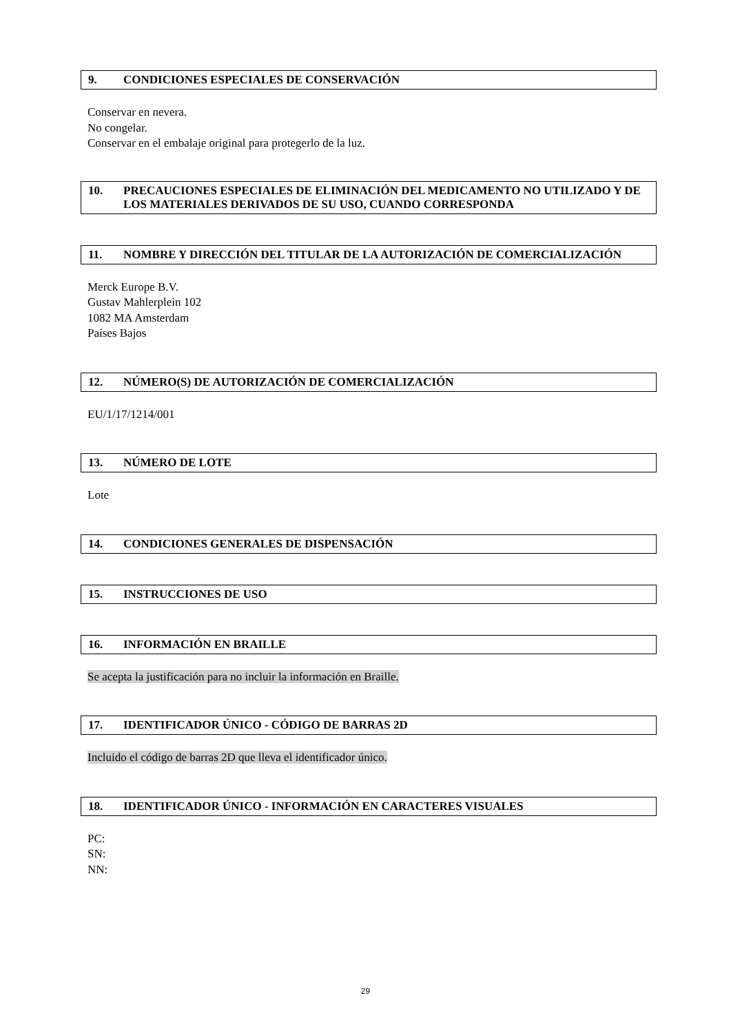9. CONDICIONES ESPECIALES DE CONSERVACIÓN
Conservar en nevera.
No congelar.
Conservar en el embalaje original para protegerlo de la luz.
10. PRECAUCIONES ESPECIALES DE ELIMINACIÓN DEL MEDICAMENTO NO UTILIZADO Y DE LOS MATERIALES DERIVADOS DE SU USO, CUANDO CORRESPONDA
11. NOMBRE Y DIRECCIÓN DEL TITULAR DE LA AUTORIZACIÓN DE COMERCIALIZACIÓN
Merck Europe B.V.
Gustav Mahlerplein 102
1082 MA Amsterdam
Países Bajos
12. NÚMERO(S) DE AUTORIZACIÓN DE COMERCIALIZACIÓN
EU/1/17/1214/001
13. NÚMERO DE LOTE
Lote
14. CONDICIONES GENERALES DE DISPENSACIÓN
15. INSTRUCCIONES DE USO
16. INFORMACIÓN EN BRAILLE
Se acepta la justificación para no incluir la información en Braille.
17. IDENTIFICADOR ÚNICO - CÓDIGO DE BARRAS 2D
Incluido el código de barras 2D que lleva el identificador único.
18. IDENTIFICADOR ÚNICO - INFORMACIÓN EN CARACTERES VISUALES
PC:
SN:
NN:
29